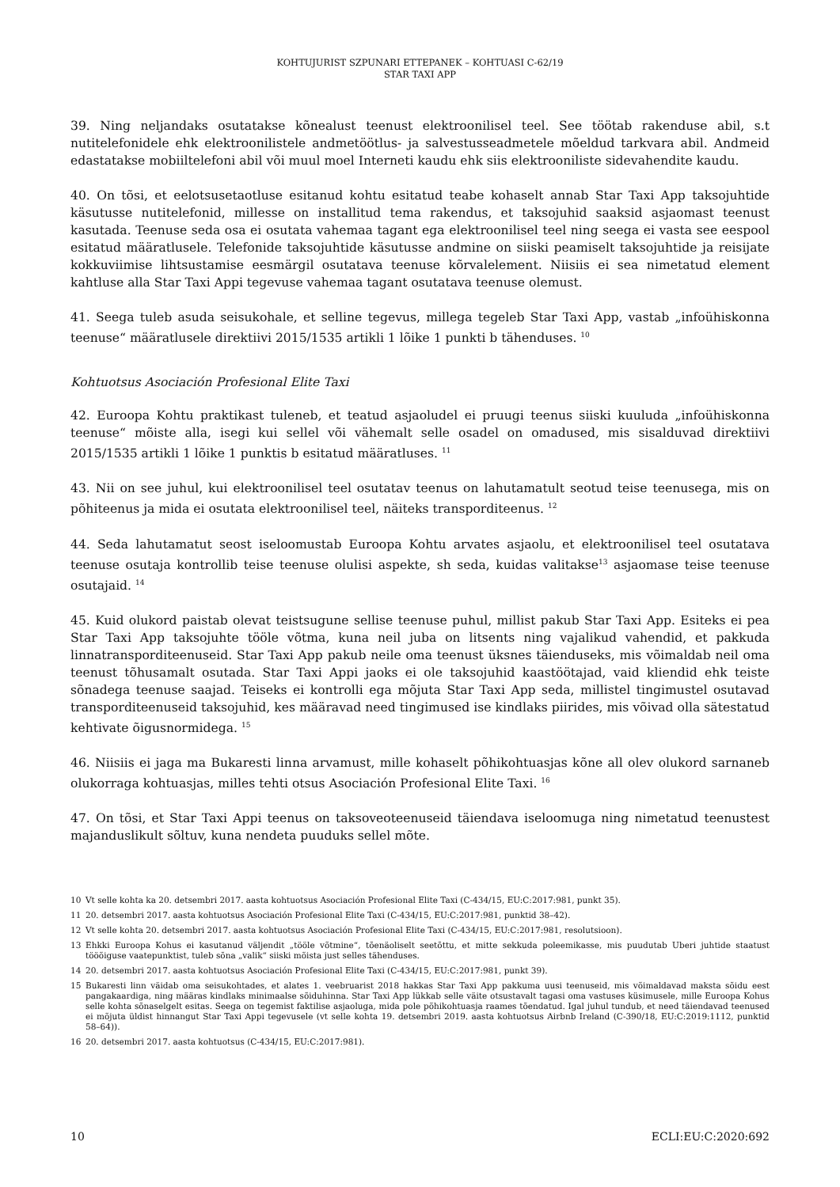KOHTUJURIST SZPUNARI ETTEPANEK – KOHTUASI C-62/19
STAR TAXI APP
39. Ning neljandaks osutatakse kõnealust teenust elektroonilisel teel. See töötab rakenduse abil, s.t nutitelefonidele ehk elektroonilistele andmetöötlus- ja salvestusseadmetele mõeldud tarkvara abil. Andmeid edastatakse mobiiltelefoni abil või muul moel Interneti kaudu ehk siis elektrooniliste sidevahendite kaudu.
40. On tõsi, et eelotsusetaotluse esitanud kohtu esitatud teabe kohaselt annab Star Taxi App taksojuhtide käsutusse nutitelefonid, millesse on installitud tema rakendus, et taksojuhid saaksid asjaomast teenust kasutada. Teenuse seda osa ei osutata vahemaa tagant ega elektroonilisel teel ning seega ei vasta see eespool esitatud määratlusele. Telefonide taksojuhtide käsutusse andmine on siiski peamiselt taksojuhtide ja reisijate kokkuviimise lihtsustamise eesmärgil osutatava teenuse kõrvalelement. Niisiis ei sea nimetatud element kahtluse alla Star Taxi Appi tegevuse vahemaa tagant osutatava teenuse olemust.
41. Seega tuleb asuda seisukohale, et selline tegevus, millega tegeleb Star Taxi App, vastab „infoühiskonna teenuse“ määratlusele direktiivi 2015/1535 artikli 1 lõike 1 punkti b tähenduses. <sup>10</sup>
Kohtuotsus Asociación Profesional Elite Taxi
42. Euroopa Kohtu praktikast tuleneb, et teatud asjaoludel ei pruugi teenus siiski kuuluda „infoühiskonna teenuse“ mõiste alla, isegi kui sellel või vähemalt selle osadel on omadused, mis sisalduvad direktiivi 2015/1535 artikli 1 lõike 1 punktis b esitatud määratluses. <sup>11</sup>
43. Nii on see juhul, kui elektroonilisel teel osutatav teenus on lahutamatult seotud teise teenusega, mis on põhiteenus ja mida ei osutata elektroonilisel teel, näiteks transporditeenus. <sup>12</sup>
44. Seda lahutamatut seost iseloomustab Euroopa Kohtu arvates asjaolu, et elektroonilisel teel osutatava teenuse osutaja kontrollib teise teenuse olulisi aspekte, sh seda, kuidas valitakse<sup>13</sup> asjaomase teise teenuse osutajaid. <sup>14</sup>
45. Kuid olukord paistab olevat teistsugune sellise teenuse puhul, millist pakub Star Taxi App. Esiteks ei pea Star Taxi App taksojuhte tööle võtma, kuna neil juba on litsents ning vajalikud vahendid, et pakkuda linnatransporditeenuseid. Star Taxi App pakub neile oma teenust üksnes täienduseks, mis võimaldab neil oma teenust tõhusamalt osutada. Star Taxi Appi jaoks ei ole taksojuhid kaastöötajad, vaid kliendid ehk teiste sõnadega teenuse saajad. Teiseks ei kontrolli ega mõjuta Star Taxi App seda, millistel tingimustel osutavad transporditeenuseid taksojuhid, kes määravad need tingimused ise kindlaks piirides, mis võivad olla sätestatud kehtivate õigusnormidega. <sup>15</sup>
46. Niisiis ei jaga ma Bukaresti linna arvamust, mille kohaselt põhikohtuasjas kõne all olev olukord sarnaneb olukorraga kohtuasjas, milles tehti otsus Asociación Profesional Elite Taxi. <sup>16</sup>
47. On tõsi, et Star Taxi Appi teenus on taksoveoteenuseid täiendava iseloomuga ning nimetatud teenustest majanduslikult sõltuv, kuna nendeta puuduks sellel mõte.
10 Vt selle kohta ka 20. detsembri 2017. aasta kohtuotsus Asociación Profesional Elite Taxi (C-434/15, EU:C:2017:981, punkt 35).
11 20. detsembri 2017. aasta kohtuotsus Asociación Profesional Elite Taxi (C-434/15, EU:C:2017:981, punktid 38–42).
12 Vt selle kohta 20. detsembri 2017. aasta kohtuotsus Asociación Profesional Elite Taxi (C-434/15, EU:C:2017:981, resolutsioon).
13 Ehkki Euroopa Kohus ei kasutanud väljendit „tööle võtmine“, tõenäoliselt seetõttu, et mitte sekkuda poleemikasse, mis puudutab Uberi juhtide staatust tööõiguse vaatepunktist, tuleb sõna „valik“ siiski mõista just selles tähenduses.
14 20. detsembri 2017. aasta kohtuotsus Asociación Profesional Elite Taxi (C-434/15, EU:C:2017:981, punkt 39).
15 Bukaresti linn väidab oma seisukohtades, et alates 1. veebruarist 2018 hakkas Star Taxi App pakkuma uusi teenuseid, mis võimaldavad maksta sõidu eest pangakaardiga, ning määras kindlaks minimaalse sõiduhinna. Star Taxi App lükkab selle väite otsustavalt tagasi oma vastuses küsimusele, mille Euroopa Kohus selle kohta sõnaselgelt esitas. Seega on tegemist faktilise asjaoluga, mida pole põhikohtuasja raames tõendatud. Igal juhul tundub, et need täiendavad teenused ei mõjuta üldist hinnangut Star Taxi Appi tegevusele (vt selle kohta 19. detsembri 2019. aasta kohtuotsus Airbnb Ireland (C-390/18, EU:C:2019:1112, punktid 58–64)).
16 20. detsembri 2017. aasta kohtuotsus (C-434/15, EU:C:2017:981).
10 ECLI:EU:C:2020:692